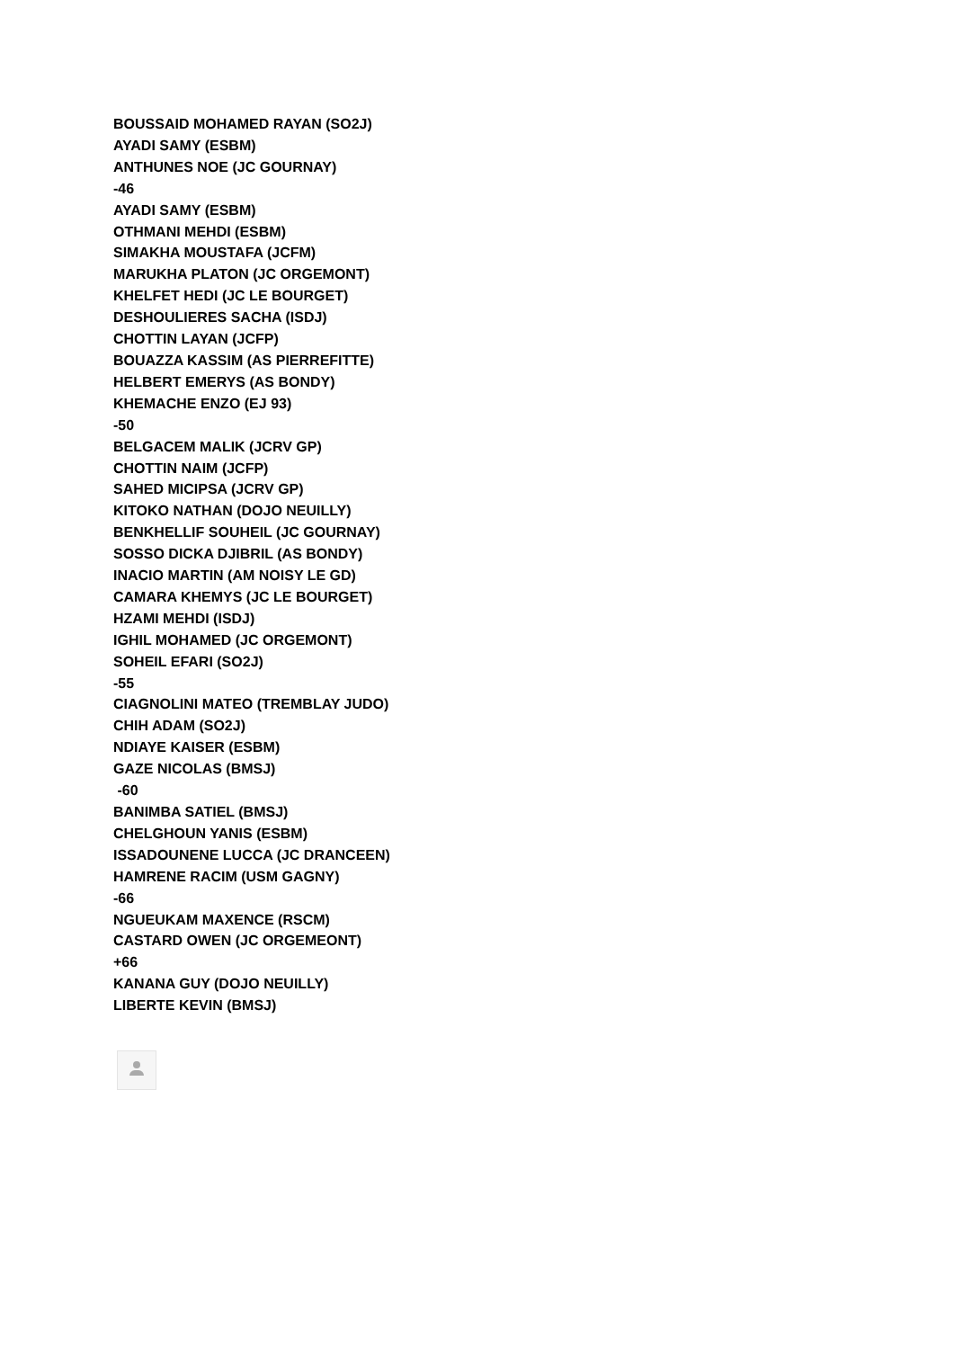BOUSSAID MOHAMED RAYAN (SO2J)
AYADI SAMY (ESBM)
ANTHUNES NOE (JC GOURNAY)
-46
AYADI SAMY (ESBM)
OTHMANI MEHDI (ESBM)
SIMAKHA MOUSTAFA (JCFM)
MARUKHA PLATON (JC ORGEMONT)
KHELFET HEDI (JC LE BOURGET)
DESHOULIERES SACHA (ISDJ)
CHOTTIN LAYAN (JCFP)
BOUAZZA KASSIM (AS PIERREFITTE)
HELBERT EMERYS (AS BONDY)
KHEMACHE ENZO (EJ 93)
-50
BELGACEM MALIK (JCRV GP)
CHOTTIN NAIM (JCFP)
SAHED MICIPSA (JCRV GP)
KITOKO NATHAN (DOJO NEUILLY)
BENKHELLIF SOUHEIL (JC GOURNAY)
SOSSO DICKA DJIBRIL (AS BONDY)
INACIO MARTIN (AM NOISY LE GD)
CAMARA KHEMYS (JC LE BOURGET)
HZAMI MEHDI (ISDJ)
IGHIL MOHAMED (JC ORGEMONT)
SOHEIL EFARI (SO2J)
-55
CIAGNOLINI MATEO (TREMBLAY JUDO)
CHIH ADAM (SO2J)
NDIAYE KAISER (ESBM)
GAZE NICOLAS (BMSJ)
-60
BANIMBA SATIEL (BMSJ)
CHELGHOUN YANIS (ESBM)
ISSADOUNENE LUCCA (JC DRANCEEN)
HAMRENE RACIM (USM GAGNY)
-66
NGUEUKAM MAXENCE (RSCM)
CASTARD OWEN (JC ORGEMEONT)
+66
KANANA GUY (DOJO NEUILLY)
LIBERTE KEVIN (BMSJ)